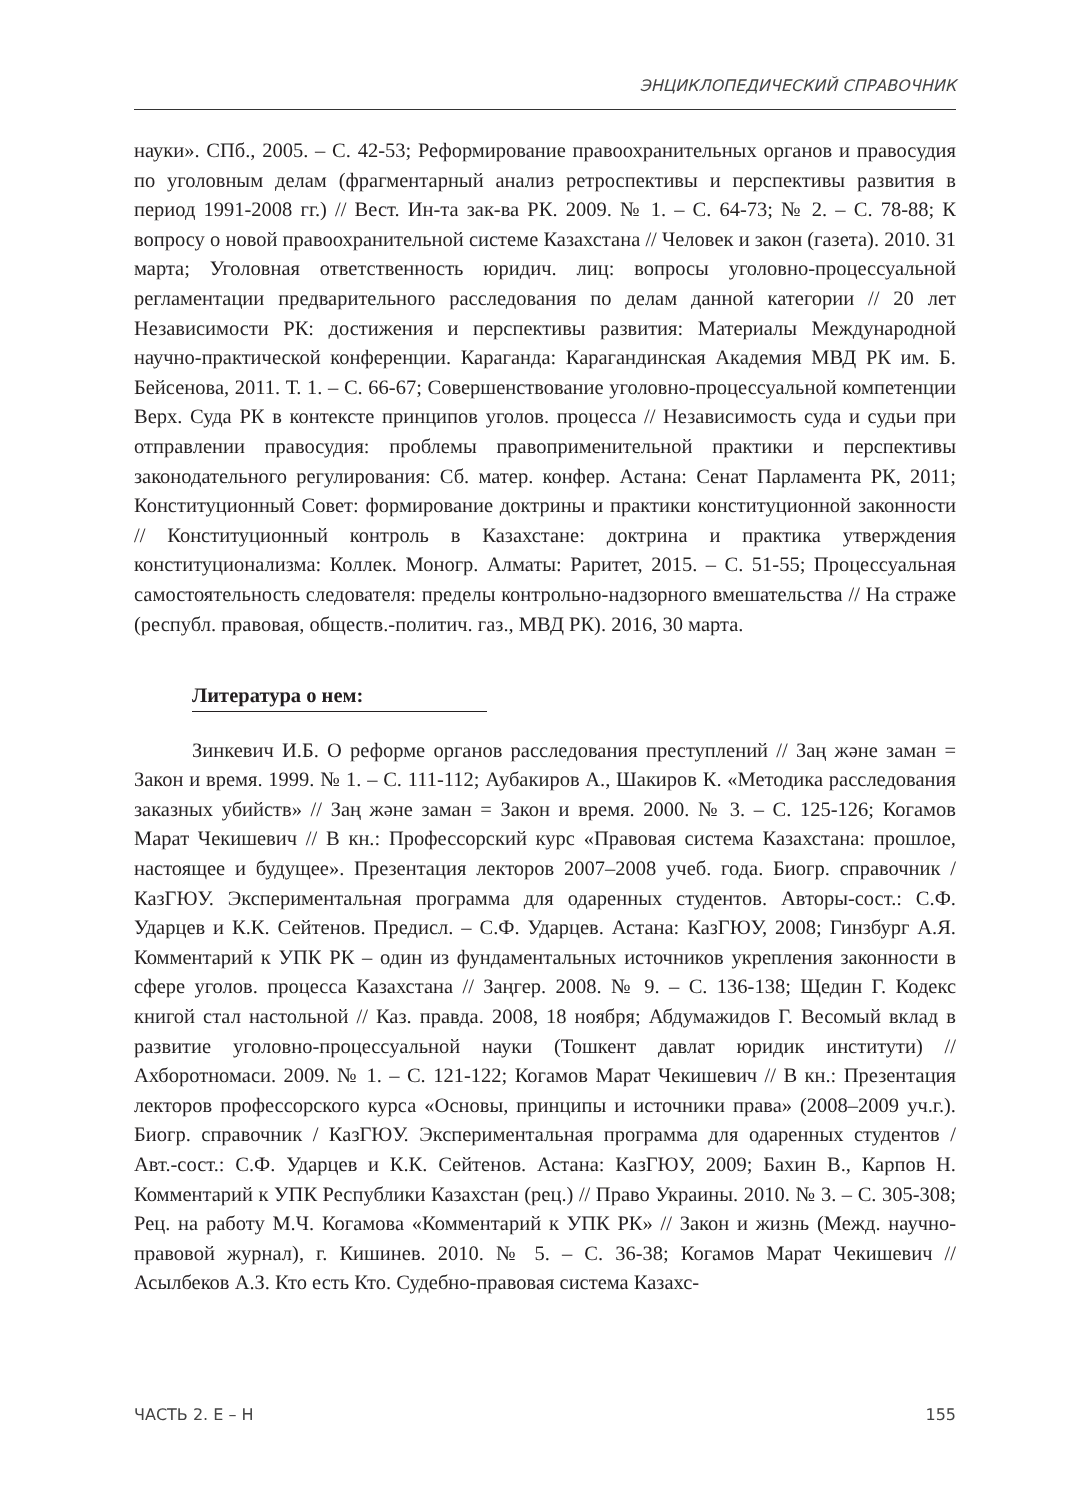ЭНЦИКЛОПЕДИЧЕСКИЙ СПРАВОЧНИК
науки». СПб., 2005. – С. 42-53; Реформирование правоохранительных органов и правосудия по уголовным делам (фрагментарный анализ ретроспективы и перспективы развития в период 1991-2008 гг.) // Вест. Ин-та зак-ва РК. 2009. № 1. – С. 64-73; № 2. – С. 78-88; К вопросу о новой правоохранительной системе Казахстана // Человек и закон (газета). 2010. 31 марта; Уголовная ответственность юридич. лиц: вопросы уголовно-процессуальной регламентации предварительного расследования по делам данной категории // 20 лет Независимости РК: достижения и перспективы развития: Материалы Международной научно-практической конференции. Караганда: Карагандинская Академия МВД РК им. Б. Бейсенова, 2011. Т. 1. – С. 66-67; Совершенствование уголовно-процессуальной компетенции Верх. Суда РК в контексте принципов уголов. процесса // Независимость суда и судьи при отправлении правосудия: проблемы правоприменительной практики и перспективы законодательного регулирования: Сб. матер. конфер. Астана: Сенат Парламента РК, 2011; Конституционный Совет: формирование доктрины и практики конституционной законности // Конституционный контроль в Казахстане: доктрина и практика утверждения конституционализма: Коллек. Моногр. Алматы: Раритет, 2015. – С. 51-55; Процессуальная самостоятельность следователя: пределы контрольно-надзорного вмешательства // На страже (республ. правовая, обществ.-политич. газ., МВД РК). 2016, 30 марта.
Литература о нем:
Зинкевич И.Б. О реформе органов расследования преступлений // Заң және заман = Закон и время. 1999. № 1. – С. 111-112; Аубакиров А., Шакиров К. «Методика расследования заказных убийств» // Заң және заман = Закон и время. 2000. № 3. – С. 125-126; Когамов Марат Чекишевич // В кн.: Профессорский курс «Правовая система Казахстана: прошлое, настоящее и будущее». Презентация лекторов 2007–2008 учеб. года. Биогр. справочник / КазГЮУ. Экспериментальная программа для одаренных студентов. Авторы-сост.: С.Ф. Ударцев и К.К. Сейтенов. Предисл. – С.Ф. Ударцев. Астана: КазГЮУ, 2008; Гинзбург А.Я. Комментарий к УПК РК – один из фундаментальных источников укрепления законности в сфере уголов. процесса Казахстана // Заңгер. 2008. № 9. – С. 136-138; Щедин Г. Кодекс книгой стал настольной // Каз. правда. 2008, 18 ноября; Абдумажидов Г. Весомый вклад в развитие уголовно-процессуальной науки (Тошкент давлат юридик институти) // Ахборотномаси. 2009. № 1. – С. 121-122; Когамов Марат Чекишевич // В кн.: Презентация лекторов профессорского курса «Основы, принципы и источники права» (2008–2009 уч.г.). Биогр. справочник / КазГЮУ. Экспериментальная программа для одаренных студентов / Авт.-сост.: С.Ф. Ударцев и К.К. Сейтенов. Астана: КазГЮУ, 2009; Бахин В., Карпов Н. Комментарий к УПК Республики Казахстан (рец.) // Право Украины. 2010. № 3. – С. 305-308; Рец. на работу М.Ч. Когамова «Комментарий к УПК РК» // Закон и жизнь (Межд. научно-правовой журнал), г. Кишинев. 2010. № 5. – С. 36-38; Когамов Марат Чекишевич // Асылбеков А.З. Кто есть Кто. Судебно-правовая система Казахс-
ЧАСТЬ 2. Е – Н 155